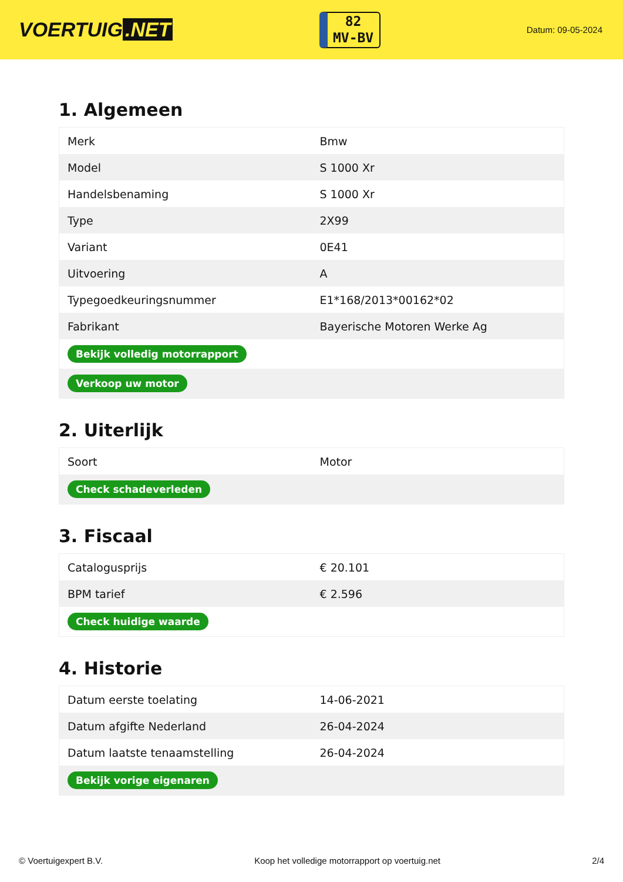VOERTUIG.NET
82
MV-BV
Datum: 09-05-2024
1. Algemeen
| Merk | Bmw |
| Model | S 1000 Xr |
| Handelsbenaming | S 1000 Xr |
| Type | 2X99 |
| Variant | 0E41 |
| Uitvoering | A |
| Typegoedkeuringsnummer | E1*168/2013*00162*02 |
| Fabrikant | Bayerische Motoren Werke Ag |
| Bekijk volledig motorrapport | |
| Verkoop uw motor | |
2. Uiterlijk
| Soort | Motor |
| Check schadeverleden | |
3. Fiscaal
| Catalogusprijs | € 20.101 |
| BPM tarief | € 2.596 |
| Check huidige waarde | |
4. Historie
| Datum eerste toelating | 14-06-2021 |
| Datum afgifte Nederland | 26-04-2024 |
| Datum laatste tenaamstelling | 26-04-2024 |
| Bekijk vorige eigenaren | |
© Voertuigexpert B.V. Koop het volledige motorrapport op voertuig.net 2/4